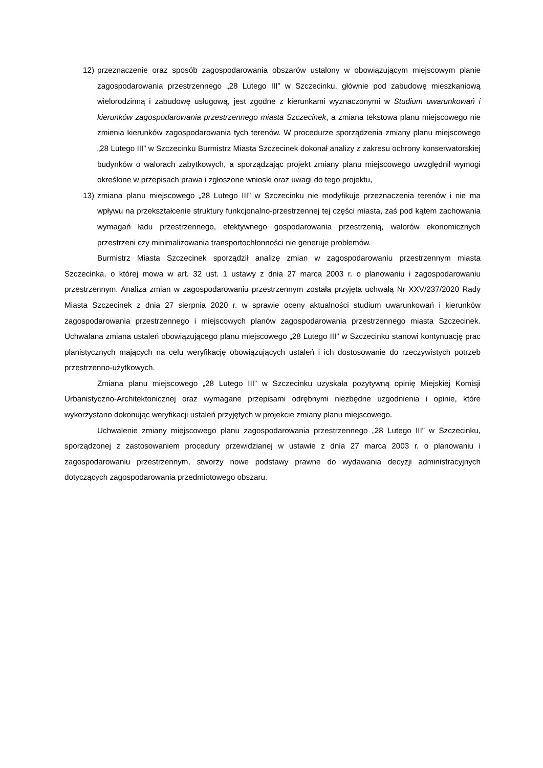12) przeznaczenie oraz sposób zagospodarowania obszarów ustalony w obowiązującym miejscowym planie zagospodarowania przestrzennego „28 Lutego III” w Szczecinku, głównie pod zabudowę mieszkaniową wielorodzinną i zabudowę usługową, jest zgodne z kierunkami wyznaczonymi w Studium uwarunkowań i kierunków zagospodarowania przestrzennego miasta Szczecinek, a zmiana tekstowa planu miejscowego nie zmienia kierunków zagospodarowania tych terenów. W procedurze sporządzenia zmiany planu miejscowego „28 Lutego III” w Szczecinku Burmistrz Miasta Szczecinek dokonał analizy z zakresu ochrony konserwatorskiej budynków o walorach zabytkowych, a sporządzając projekt zmiany planu miejscowego uwzględnił wymogi określone w przepisach prawa i zgłoszone wnioski oraz uwagi do tego projektu,
13) zmiana planu miejscowego „28 Lutego III” w Szczecinku nie modyfikuje przeznaczenia terenów i nie ma wpływu na przekształcenie struktury funkcjonalno-przestrzennej tej części miasta, zaś pod kątem zachowania wymagań ładu przestrzennego, efektywnego gospodarowania przestrzenią, walorów ekonomicznych przestrzeni czy minimalizowania transportochłonności nie generuje problemów.
Burmistrz Miasta Szczecinek sporządził analizę zmian w zagospodarowaniu przestrzennym miasta Szczecinka, o której mowa w art. 32 ust. 1 ustawy z dnia 27 marca 2003 r. o planowaniu i zagospodarowaniu przestrzennym. Analiza zmian w zagospodarowaniu przestrzennym została przyjęta uchwałą Nr XXV/237/2020 Rady Miasta Szczecinek z dnia 27 sierpnia 2020 r. w sprawie oceny aktualności studium uwarunkowań i kierunków zagospodarowania przestrzennego i miejscowych planów zagospodarowania przestrzennego miasta Szczecinek. Uchwalana zmiana ustaleń obowiązującego planu miejscowego „28 Lutego III” w Szczecinku stanowi kontynuację prac planistycznych mających na celu weryfikację obowiązujących ustaleń i ich dostosowanie do rzeczywistych potrzeb przestrzenno-użytkowych.
Zmiana planu miejscowego „28 Lutego III” w Szczecinku uzyskała pozytywną opinię Miejskiej Komisji Urbanistyczno-Architektonicznej oraz wymagane przepisami odrębnymi niezbędne uzgodnienia i opinie, które wykorzystano dokonując weryfikacji ustaleń przyjętych w projekcie zmiany planu miejscowego.
Uchwalenie zmiany miejscowego planu zagospodarowania przestrzennego „28 Lutego III” w Szczecinku, sporządzonej z zastosowaniem procedury przewidzianej w ustawie z dnia 27 marca 2003 r. o planowaniu i zagospodarowaniu przestrzennym, stworzy nowe podstawy prawne do wydawania decyzji administracyjnych dotyczących zagospodarowania przedmiotowego obszaru.